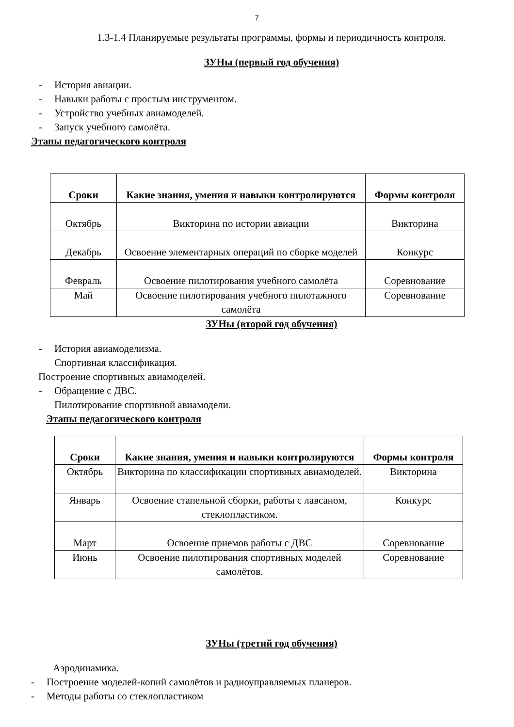7
1.3-1.4 Планируемые результаты программы, формы и периодичность контроля.
ЗУНы (первый год обучения)
- История авиации.
- Навыки работы с простым инструментом.
- Устройство учебных авиамоделей.
- Запуск учебного самолёта.
Этапы педагогического контроля
| Сроки | Какие знания, умения и навыки контролируются | Формы контроля |
| --- | --- | --- |
| Октябрь | Викторина по истории авиации | Викторина |
| Декабрь | Освоение элементарных операций по сборке моделей | Конкурс |
| Февраль | Освоение пилотирования учебного самолёта | Соревнование |
| Май | Освоение пилотирования учебного пилотажного самолёта | Соревнование |
ЗУНы (второй год обучения)
- История авиамоделизма.
Спортивная классификация.
Построение спортивных авиамоделей.
- Обращение с ДВС.
Пилотирование спортивной авиамодели.
Этапы педагогического контроля
| Сроки | Какие знания, умения и навыки контролируются | Формы контроля |
| --- | --- | --- |
| Октябрь | Викторина по классификации спортивных авиамоделей. | Викторина |
| Январь | Освоение стапельной сборки, работы с лавсаном, стеклопластиком. | Конкурс |
| Март | Освоение приемов работы с ДВС | Соревнование |
| Июнь | Освоение пилотирования спортивных моделей самолётов. | Соревнование |
ЗУНы (третий год обучения)
Аэродинамика.
- Построение моделей-копий самолётов и радиоуправляемых планеров.
- Методы работы со стеклопластиком